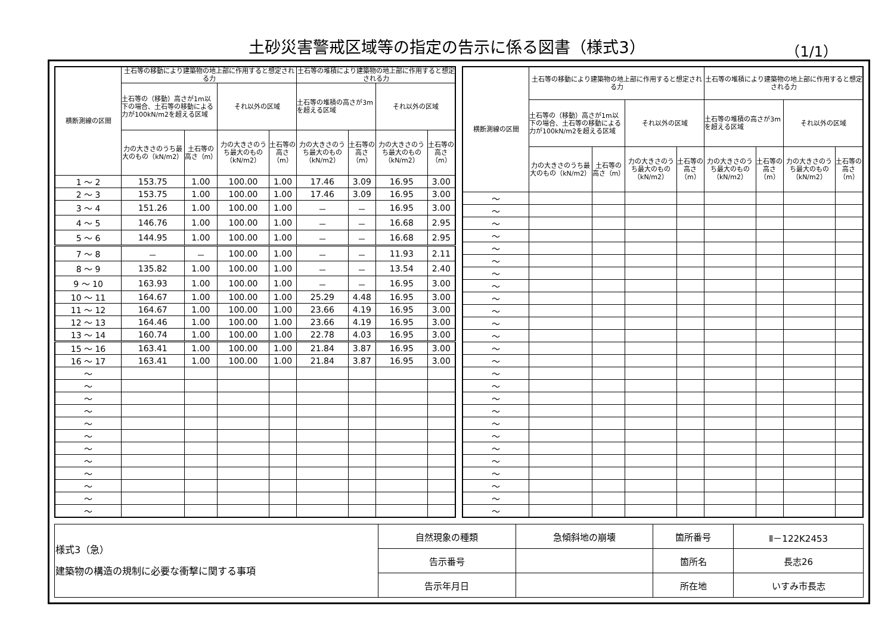土砂災害警戒区域等の指定の告示に係る図書（様式3）
（1/1）
| 横断測線の区間 | 土石等の移動により建築物の地上部に作用すると想定される力 | | | | 土石等の堆積により建築物の地上部に作用すると想定される力 | | | |
| --- | --- | --- | --- | --- | --- | --- | --- | --- |
| | 土石等の（移動）高さが1m以下の場合、土石等の移動による力が100kN/m2を超える区域 | | それ以外の区域 | | 土石等の堆積の高さが3mを超える区域 | | それ以外の区域 | |
| | 力の大きさのうち最大のもの（kN/m2） | 土石等の高さ（m） | 力の大きさのうち最大のもの（kN/m2） | 土石等の高さ（m） | 力の大きさのうち最大のもの（kN/m2） | 土石等の高さ（m） | 力の大きさのうち最大のもの（kN/m2） | 土石等の高さ（m） |
| 1 ～ 2 | 153.75 | 1.00 | 100.00 | 1.00 | 17.46 | 3.09 | 16.95 | 3.00 |
| 2 ～ 3 | 153.75 | 1.00 | 100.00 | 1.00 | 17.46 | 3.09 | 16.95 | 3.00 |
| 3 ～ 4 | 151.26 | 1.00 | 100.00 | 1.00 | － | － | 16.95 | 3.00 |
| 4 ～ 5 | 146.76 | 1.00 | 100.00 | 1.00 | － | － | 16.68 | 2.95 |
| 5 ～ 6 | 144.95 | 1.00 | 100.00 | 1.00 | － | － | 16.68 | 2.95 |
| 7 ～ 8 | － | － | 100.00 | 1.00 | － | － | 11.93 | 2.11 |
| 8 ～ 9 | 135.82 | 1.00 | 100.00 | 1.00 | － | － | 13.54 | 2.40 |
| 9 ～ 10 | 163.93 | 1.00 | 100.00 | 1.00 | － | － | 16.95 | 3.00 |
| 10 ～ 11 | 164.67 | 1.00 | 100.00 | 1.00 | 25.29 | 4.48 | 16.95 | 3.00 |
| 11 ～ 12 | 164.67 | 1.00 | 100.00 | 1.00 | 23.66 | 4.19 | 16.95 | 3.00 |
| 12 ～ 13 | 164.46 | 1.00 | 100.00 | 1.00 | 23.66 | 4.19 | 16.95 | 3.00 |
| 13 ～ 14 | 160.74 | 1.00 | 100.00 | 1.00 | 22.78 | 4.03 | 16.95 | 3.00 |
| 15 ～ 16 | 163.41 | 1.00 | 100.00 | 1.00 | 21.84 | 3.87 | 16.95 | 3.00 |
| 16 ～ 17 | 163.41 | 1.00 | 100.00 | 1.00 | 21.84 | 3.87 | 16.95 | 3.00 |
| ～ | | | | | | | | |
| ～ | | | | | | | | |
| ～ | | | | | | | | |
| ～ | | | | | | | | |
| ～ | | | | | | | | |
| ～ | | | | | | | | |
| ～ | | | | | | | | |
| ～ | | | | | | | | |
| ～ | | | | | | | | |
| ～ | | | | | | | | |
| ～ | | | | | | | | |
| ～ | | | | | | | | |
| 横断測線の区間 | 土石等の移動により建築物の地上部に作用すると想定される力 | | | | 土石等の堆積により建築物の地上部に作用すると想定される力 | | | |
| --- | --- | --- | --- | --- | --- | --- | --- | --- |
| | 土石等の（移動）高さが1m以下の場合、土石等の移動による力が100kN/m2を超える区域 | | それ以外の区域 | | 土石等の堆積の高さが3mを超える区域 | | それ以外の区域 | |
| | 力の大きさのうち最大のもの（kN/m2） | 土石等の高さ（m） | 力の大きさのうち最大のもの（kN/m2） | 土石等の高さ（m） | 力の大きさのうち最大のもの（kN/m2） | 土石等の高さ（m） | 力の大きさのうち最大のもの（kN/m2） | 土石等の高さ（m） |
| ～ | | | | | | | | |
| ～ | | | | | | | | |
| ～ | | | | | | | | |
| ～ | | | | | | | | |
| ～ | | | | | | | | |
| ～ | | | | | | | | |
| ～ | | | | | | | | |
| ～ | | | | | | | | |
| ～ | | | | | | | | |
| ～ | | | | | | | | |
| ～ | | | | | | | | |
| ～ | | | | | | | | |
| ～ | | | | | | | | |
| ～ | | | | | | | | |
| ～ | | | | | | | | |
| ～ | | | | | | | | |
| ～ | | | | | | | | |
| ～ | | | | | | | | |
| ～ | | | | | | | | |
| ～ | | | | | | | | |
| ～ | | | | | | | | |
| ～ | | | | | | | | |
| ～ | | | | | | | | |
| ～ | | | | | | | | |
| ～ | | | | | | | | |
| ～ | | | | | | | | |
| 様式3（急） 建築物の構造の規制に必要な衝撃に関する事項 | 自然現象の種類 | 急傾斜地の崩壊 | 箇所番号 | Ⅱ－122K2453 |
| | 告示番号 | | 箇所名 | 長志26 |
| | 告示年月日 | | 所在地 | いすみ市長志 |